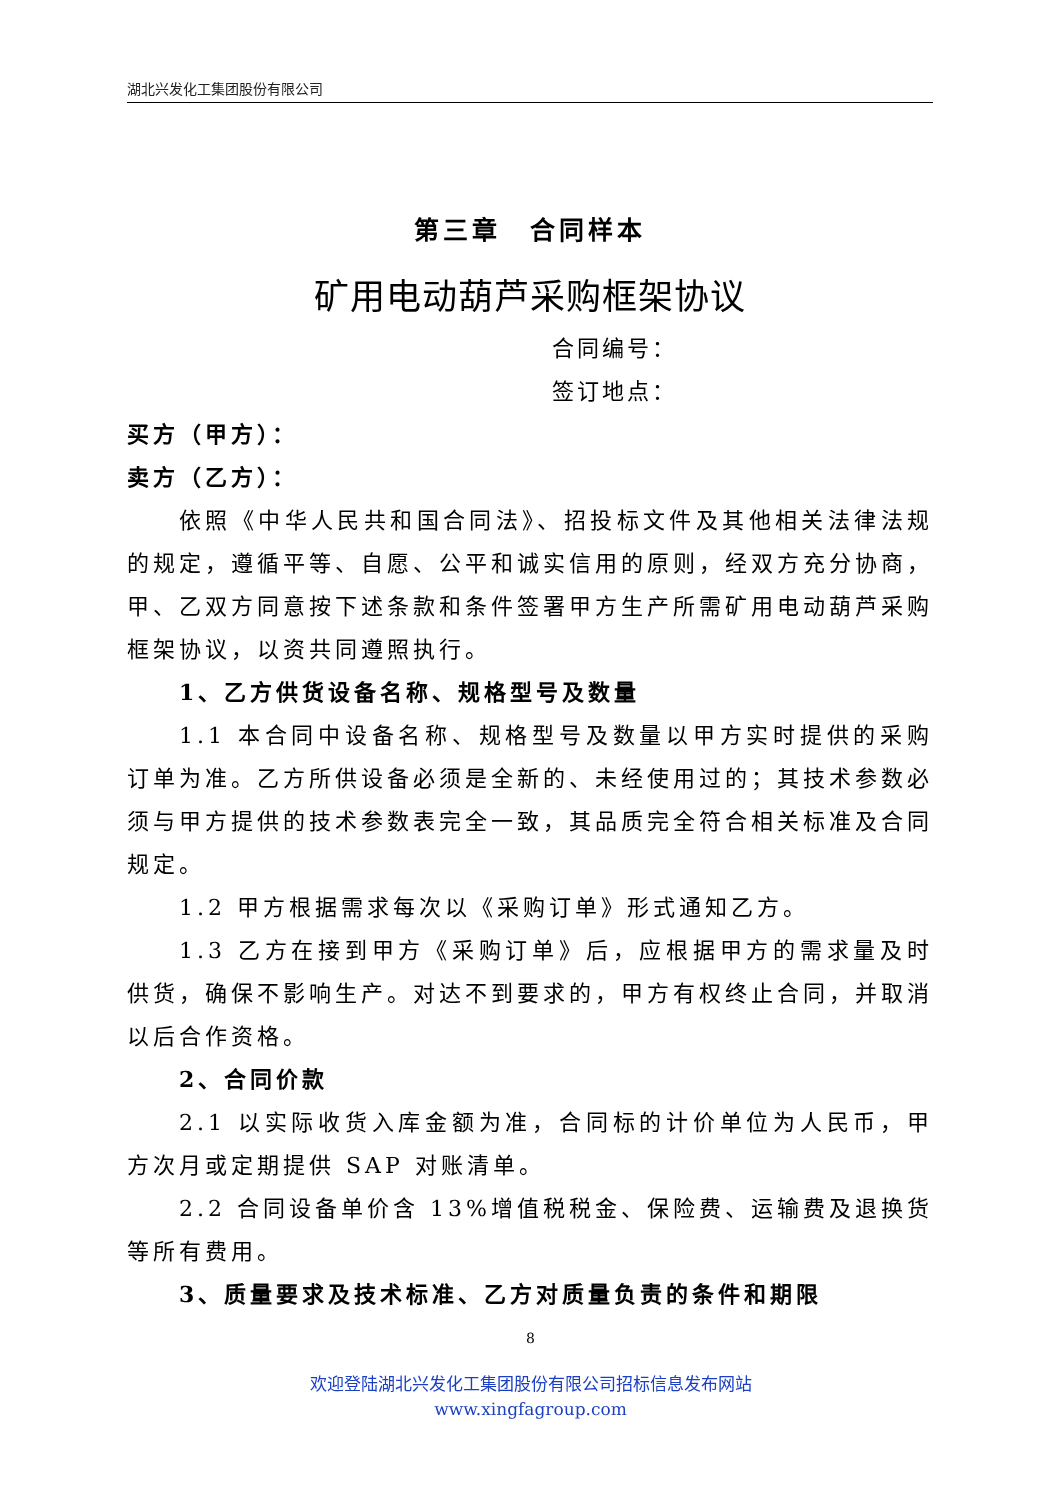湖北兴发化工集团股份有限公司
第三章　合同样本
矿用电动葫芦采购框架协议
合同编号：
签订地点：
买方（甲方）：
卖方（乙方）：
依照《中华人民共和国合同法》、招投标文件及其他相关法律法规的规定，遵循平等、自愿、公平和诚实信用的原则，经双方充分协商，甲、乙双方同意按下述条款和条件签署甲方生产所需矿用电动葫芦采购框架协议，以资共同遵照执行。
1、乙方供货设备名称、规格型号及数量
1.1 本合同中设备名称、规格型号及数量以甲方实时提供的采购订单为准。乙方所供设备必须是全新的、未经使用过的；其技术参数必须与甲方提供的技术参数表完全一致，其品质完全符合相关标准及合同规定。
1.2 甲方根据需求每次以《采购订单》形式通知乙方。
1.3 乙方在接到甲方《采购订单》后，应根据甲方的需求量及时供货，确保不影响生产。对达不到要求的，甲方有权终止合同，并取消以后合作资格。
2、合同价款
2.1 以实际收货入库金额为准，合同标的计价单位为人民币，甲方次月或定期提供 SAP 对账清单。
2.2 合同设备单价含 13%增值税税金、保险费、运输费及退换货等所有费用。
3、质量要求及技术标准、乙方对质量负责的条件和期限
8
欢迎登陆湖北兴发化工集团股份有限公司招标信息发布网站
www.xingfagroup.com